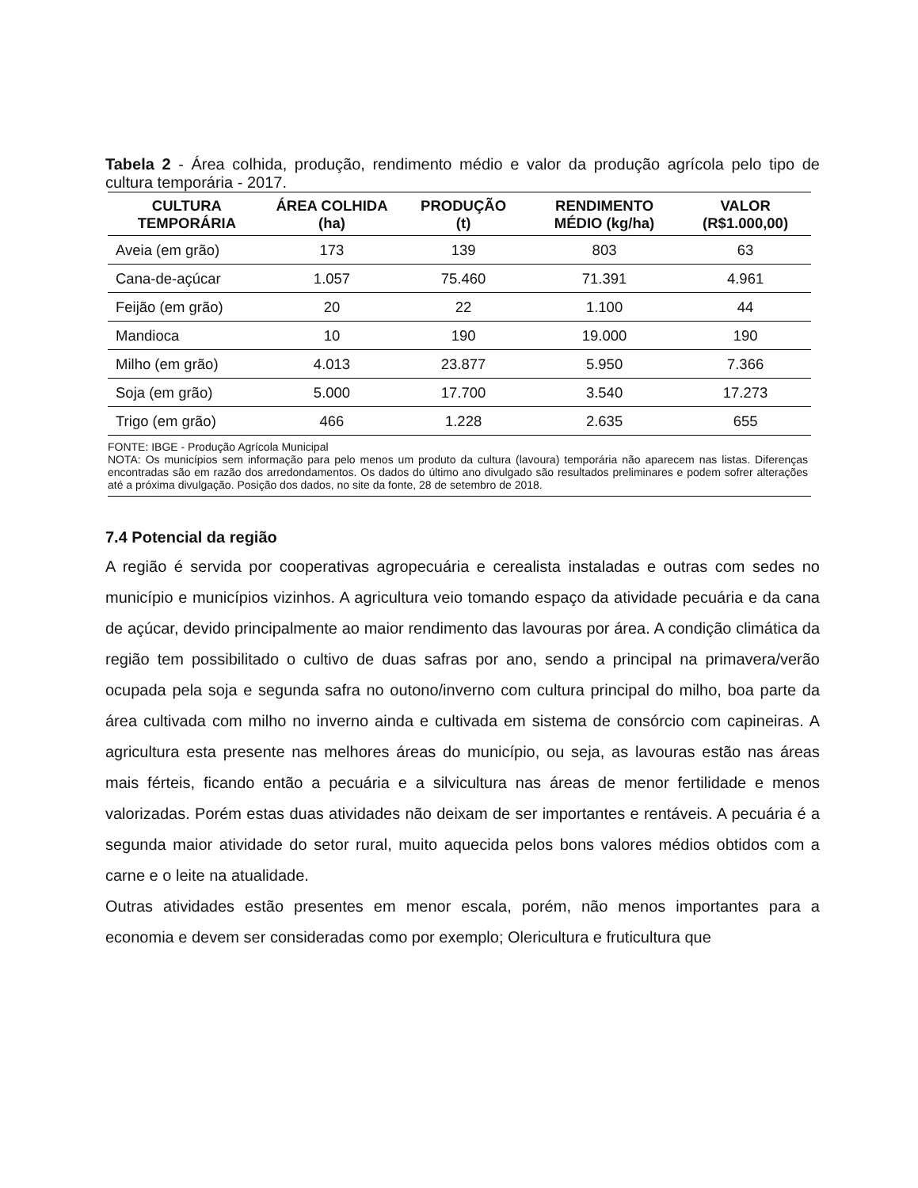Tabela 2 - Área colhida, produção, rendimento médio e valor da produção agrícola pelo tipo de cultura temporária - 2017.
| CULTURA TEMPORÁRIA | ÁREA COLHIDA (ha) | PRODUÇÃO (t) | RENDIMENTO MÉDIO (kg/ha) | VALOR (R$1.000,00) |
| --- | --- | --- | --- | --- |
| Aveia (em grão) | 173 | 139 | 803 | 63 |
| Cana-de-açúcar | 1.057 | 75.460 | 71.391 | 4.961 |
| Feijão (em grão) | 20 | 22 | 1.100 | 44 |
| Mandioca | 10 | 190 | 19.000 | 190 |
| Milho (em grão) | 4.013 | 23.877 | 5.950 | 7.366 |
| Soja (em grão) | 5.000 | 17.700 | 3.540 | 17.273 |
| Trigo (em grão) | 466 | 1.228 | 2.635 | 655 |
| FONTE: IBGE - Produção Agrícola Municipal NOTA: Os municípios sem informação para pelo menos um produto da cultura (lavoura) temporária não aparecem nas listas. Diferenças encontradas são em razão dos arredondamentos. Os dados do último ano divulgado são resultados preliminares e podem sofrer alterações até a próxima divulgação. Posição dos dados, no site da fonte, 28 de setembro de 2018. | | | | |
7.4 Potencial da região
A região é servida por cooperativas agropecuária e cerealista instaladas e outras com sedes no município e municípios vizinhos. A agricultura veio tomando espaço da atividade pecuária e da cana de açúcar, devido principalmente ao maior rendimento das lavouras por área. A condição climática da região tem possibilitado o cultivo de duas safras por ano, sendo a principal na primavera/verão ocupada pela soja e segunda safra no outono/inverno com cultura principal do milho, boa parte da área cultivada com milho no inverno ainda e cultivada em sistema de consórcio com capineiras. A agricultura esta presente nas melhores áreas do município, ou seja, as lavouras estão nas áreas mais férteis, ficando então a pecuária e a silvicultura nas áreas de menor fertilidade e menos valorizadas. Porém estas duas atividades não deixam de ser importantes e rentáveis. A pecuária é a segunda maior atividade do setor rural, muito aquecida pelos bons valores médios obtidos com a carne e o leite na atualidade.
Outras atividades estão presentes em menor escala, porém, não menos importantes para a economia e devem ser consideradas como por exemplo; Olericultura e fruticultura que